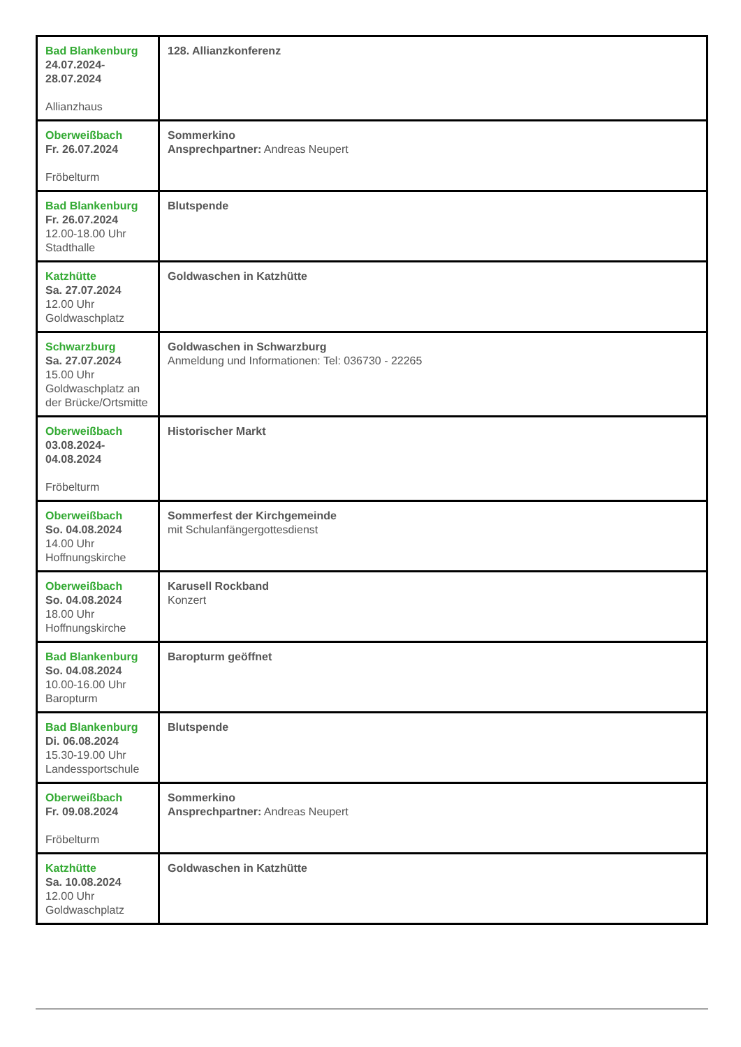| Bad Blankenburg 24.07.2024- 28.07.2024 Allianzhaus | 128. Allianzkonferenz |
| Oberweißbach Fr. 26.07.2024 Fröbelturm | Sommerkino Ansprechpartner: Andreas Neupert |
| Bad Blankenburg Fr. 26.07.2024 12.00-18.00 Uhr Stadthalle | Blutspende |
| Katzhütte Sa. 27.07.2024 12.00 Uhr Goldwaschplatz | Goldwaschen in Katzhütte |
| Schwarzburg Sa. 27.07.2024 15.00 Uhr Goldwaschplatz an der Brücke/Ortsmitte | Goldwaschen in Schwarzburg Anmeldung und Informationen: Tel: 036730 - 22265 |
| Oberweißbach 03.08.2024- 04.08.2024 Fröbelturm | Historischer Markt |
| Oberweißbach So. 04.08.2024 14.00 Uhr Hoffnungskirche | Sommerfest der Kirchgemeinde mit Schulanfängergottesdienst |
| Oberweißbach So. 04.08.2024 18.00 Uhr Hoffnungskirche | Karusell Rockband Konzert |
| Bad Blankenburg So. 04.08.2024 10.00-16.00 Uhr Baropturm | Baropturm geöffnet |
| Bad Blankenburg Di. 06.08.2024 15.30-19.00 Uhr Landessportschule | Blutspende |
| Oberweißbach Fr. 09.08.2024 Fröbelturm | Sommerkino Ansprechpartner: Andreas Neupert |
| Katzhütte Sa. 10.08.2024 12.00 Uhr Goldwaschplatz | Goldwaschen in Katzhütte |